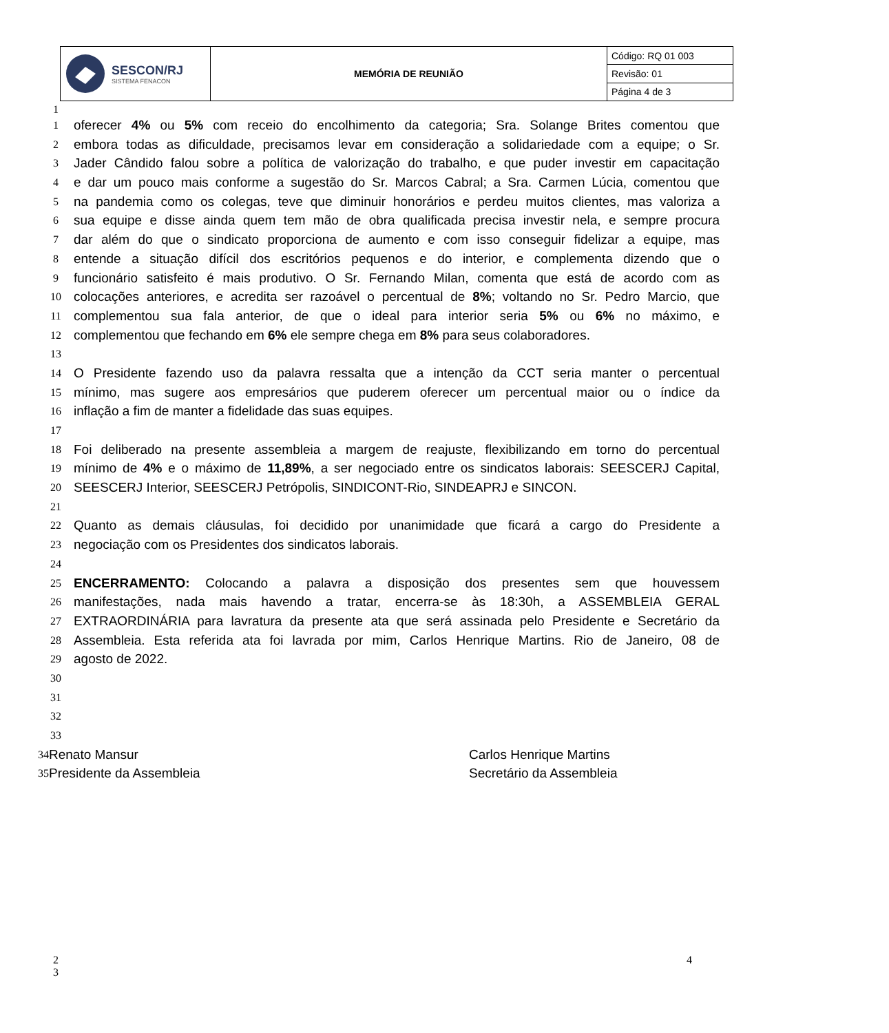| SESCON/RJ SISTEMA FENACON | MEMÓRIA DE REUNIÃO | Código: RQ 01 003 |
| | | Revisão: 01 |
| | | Página 4 de 3 |
1
1 oferecer 4% ou 5% com receio do encolhimento da categoria; Sra. Solange Brites comentou que
2 embora todas as dificuldade, precisamos levar em consideração a solidariedade com a equipe; o Sr.
3 Jader Cândido falou sobre a política de valorização do trabalho, e que puder investir em capacitação
4 e dar um pouco mais conforme a sugestão do Sr. Marcos Cabral; a Sra. Carmen Lúcia, comentou que
5 na pandemia como os colegas, teve que diminuir honorários e perdeu muitos clientes, mas valoriza a
6 sua equipe e disse ainda quem tem mão de obra qualificada precisa investir nela, e sempre procura
7 dar além do que o sindicato proporciona de aumento e com isso conseguir fidelizar a equipe, mas
8 entende a situação difícil dos escritórios pequenos e do interior, e complementa dizendo que o
9 funcionário satisfeito é mais produtivo. O Sr. Fernando Milan, comenta que está de acordo com as
10 colocações anteriores, e acredita ser razoável o percentual de 8%; voltando no Sr. Pedro Marcio, que
11 complementou sua fala anterior, de que o ideal para interior seria 5% ou 6% no máximo, e
12 complementou que fechando em 6% ele sempre chega em 8% para seus colaboradores.
13
14 O Presidente fazendo uso da palavra ressalta que a intenção da CCT seria manter o percentual
15 mínimo, mas sugere aos empresários que puderem oferecer um percentual maior ou o índice da
16 inflação a fim de manter a fidelidade das suas equipes.
17
18 Foi deliberado na presente assembleia a margem de reajuste, flexibilizando em torno do percentual
19 mínimo de 4% e o máximo de 11,89%, a ser negociado entre os sindicatos laborais: SEESCERJ Capital,
20 SEESCERJ Interior, SEESCERJ Petrópolis, SINDICONT-Rio, SINDEAPRJ e SINCON.
21
22 Quanto as demais cláusulas, foi decidido por unanimidade que ficará a cargo do Presidente a
23 negociação com os Presidentes dos sindicatos laborais.
24
25 ENCERRAMENTO: Colocando a palavra a disposição dos presentes sem que houvessem
26 manifestações, nada mais havendo a tratar, encerra-se às 18:30h, a ASSEMBLEIA GERAL
27 EXTRAORDINÁRIA para lavratura da presente ata que será assinada pelo Presidente e Secretário da
28 Assembleia. Esta referida ata foi lavrada por mim, Carlos Henrique Martins. Rio de Janeiro, 08 de
29 agosto de 2022.
30
31
32
33
34 Renato Mansur Carlos Henrique Martins
35 Presidente da Assembleia Secretário da Assembleia
2
3
4